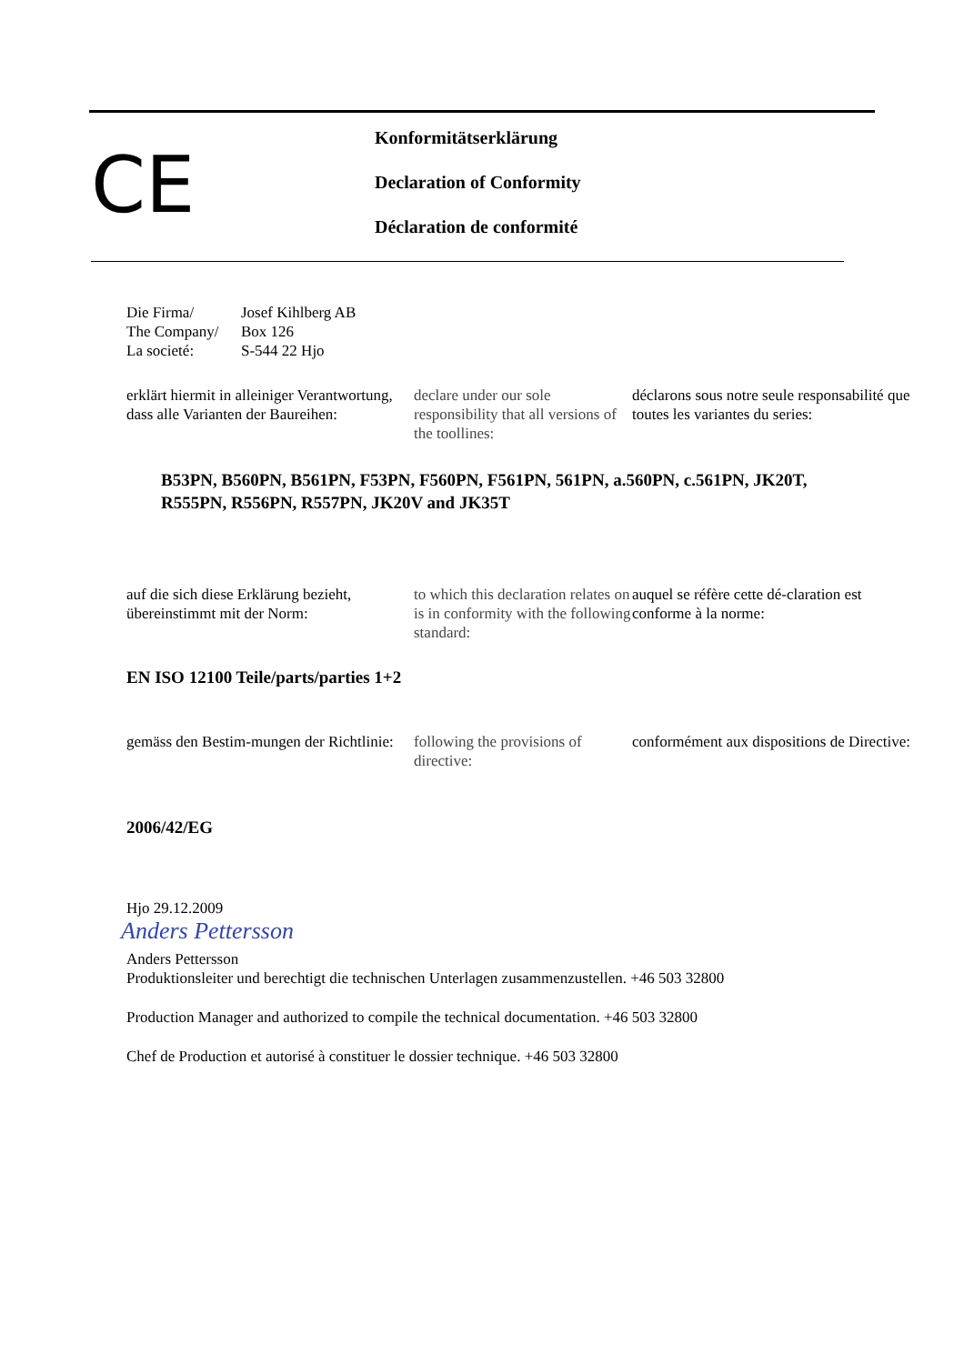CE
Konformitätserklärung
Declaration of Conformity
Déclaration de conformité
Die Firma/
The Company/
La societé:
Josef Kihlberg AB
Box 126
S-544 22 Hjo
erklärt hiermit in alleiniger Verantwortung, dass alle Varianten der Baureihen:
declare under our sole responsibility that all versions of the toollines:
déclarons sous notre seule responsabilité que toutes les variantes du series:
B53PN, B560PN, B561PN, F53PN, F560PN, F561PN, 561PN, a.560PN, c.561PN, JK20T,
R555PN, R556PN, R557PN, JK20V and JK35T
auf die sich diese Erklärung bezieht, übereinstimmt mit der Norm:
to which this declaration relates on is in conformity with the following standard:
auquel se réfère cette dé-claration est conforme à la norme:
EN ISO 12100 Teile/parts/parties 1+2
gemäss den Bestim-mungen der Richtlinie:
following the provisions of directive:
conformément aux dispositions de Directive:
2006/42/EG
Hjo 29.12.2009
Anders Pettersson
Anders Pettersson
Produktionsleiter und berechtigt die technischen Unterlagen zusammenzustellen. +46 503 32800
Production Manager and authorized to compile the technical documentation. +46 503 32800
Chef de Production et autorisé à constituer le dossier technique. +46 503 32800